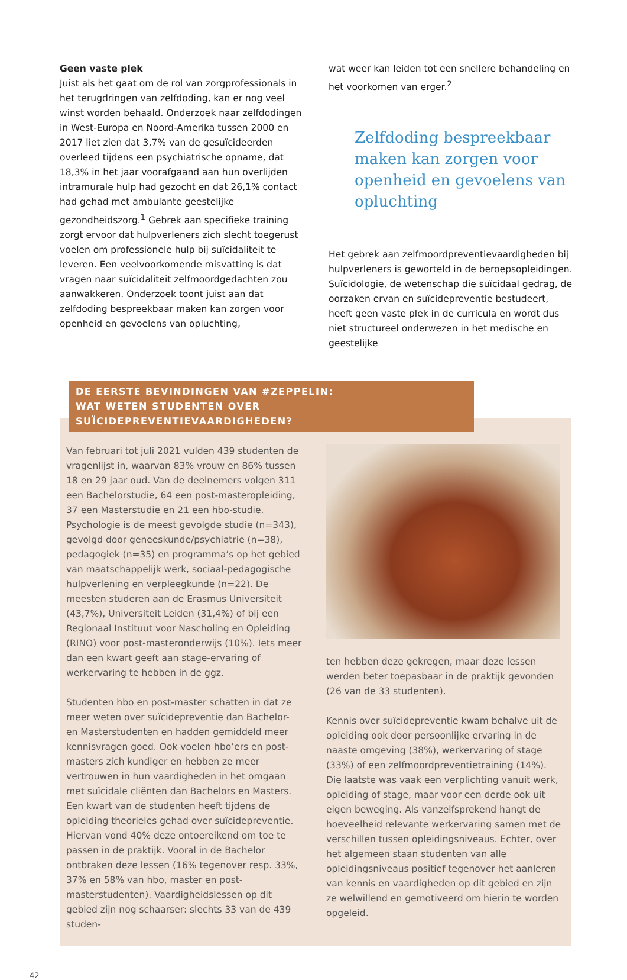Geen vaste plek
Juist als het gaat om de rol van zorgprofessionals in het terugdringen van zelfdoding, kan er nog veel winst worden behaald. Onderzoek naar zelfdodingen in West-Europa en Noord-Amerika tussen 2000 en 2017 liet zien dat 3,7% van de gesuïcideerden overleed tijdens een psychiatrische opname, dat 18,3% in het jaar voorafgaand aan hun overlijden intramurale hulp had gezocht en dat 26,1% contact had gehad met ambulante geestelijke gezondheidszorg.<sup>1</sup> Gebrek aan specifieke training zorgt ervoor dat hulpverleners zich slecht toegerust voelen om professionele hulp bij suïcidaliteit te leveren. Een veelvoorkomende misvatting is dat vragen naar suïcidaliteit zelfmoordgedachten zou aanwakkeren. Onderzoek toont juist aan dat zelfdoding bespreekbaar maken kan zorgen voor openheid en gevoelens van opluchting,
wat weer kan leiden tot een snellere behandeling en het voorkomen van erger.<sup>2</sup>
Zelfdoding bespreekbaar maken kan zorgen voor openheid en gevoelens van opluchting
Het gebrek aan zelfmoordpreventievaardigheden bij hulpverleners is geworteld in de beroepsopleidingen. Suïcidologie, de wetenschap die suïcidaal gedrag, de oorzaken ervan en suïcidepreventie bestudeert, heeft geen vaste plek in de curricula en wordt dus niet structureel onderwezen in het medische en geestelijke
DE EERSTE BEVINDINGEN VAN #ZEPPELIN:
WAT WETEN STUDENTEN OVER SUÏCIDEPREVENTIEVAARDIGHEDEN?
Van februari tot juli 2021 vulden 439 studenten de vragenlijst in, waarvan 83% vrouw en 86% tussen 18 en 29 jaar oud. Van de deelnemers volgen 311 een Bachelorstudie, 64 een post-masteropleiding, 37 een Masterstudie en 21 een hbo-studie. Psychologie is de meest gevolgde studie (n=343), gevolgd door geneeskunde/psychiatrie (n=38), pedagogiek (n=35) en programma’s op het gebied van maatschappelijk werk, sociaal-pedagogische hulpverlening en verpleegkunde (n=22). De meesten studeren aan de Erasmus Universiteit (43,7%), Universiteit Leiden (31,4%) of bij een Regionaal Instituut voor Nascholing en Opleiding (RINO) voor post-masteronderwijs (10%). Iets meer dan een kwart geeft aan stage-ervaring of werkervaring te hebben in de ggz.
Studenten hbo en post-master schatten in dat ze meer weten over suïcidepreventie dan Bachelor- en Masterstudenten en hadden gemiddeld meer kennisvragen goed. Ook voelen hbo’ers en post-masters zich kundiger en hebben ze meer vertrouwen in hun vaardigheden in het omgaan met suïcidale cliënten dan Bachelors en Masters.
Een kwart van de studenten heeft tijdens de opleiding theorieles gehad over suïcidepreventie. Hiervan vond 40% deze ontoereikend om toe te passen in de praktijk. Vooral in de Bachelor ontbraken deze lessen (16% tegenover resp. 33%, 37% en 58% van hbo, master en post-masterstudenten). Vaardigheidslessen op dit gebied zijn nog schaarser: slechts 33 van de 439 studen-
ten hebben deze gekregen, maar deze lessen werden beter toepasbaar in de praktijk gevonden (26 van de 33 studenten).
Kennis over suïcidepreventie kwam behalve uit de opleiding ook door persoonlijke ervaring in de naaste omgeving (38%), werkervaring of stage (33%) of een zelfmoordpreventietraining (14%). Die laatste was vaak een verplichting vanuit werk, opleiding of stage, maar voor een derde ook uit eigen beweging. Als vanzelfsprekend hangt de hoeveelheid relevante werkervaring samen met de verschillen tussen opleidingsniveaus. Echter, over het algemeen staan studenten van alle opleidingsniveaus positief tegenover het aanleren van kennis en vaardigheden op dit gebied en zijn ze welwillend en gemotiveerd om hierin te worden opgeleid.
42